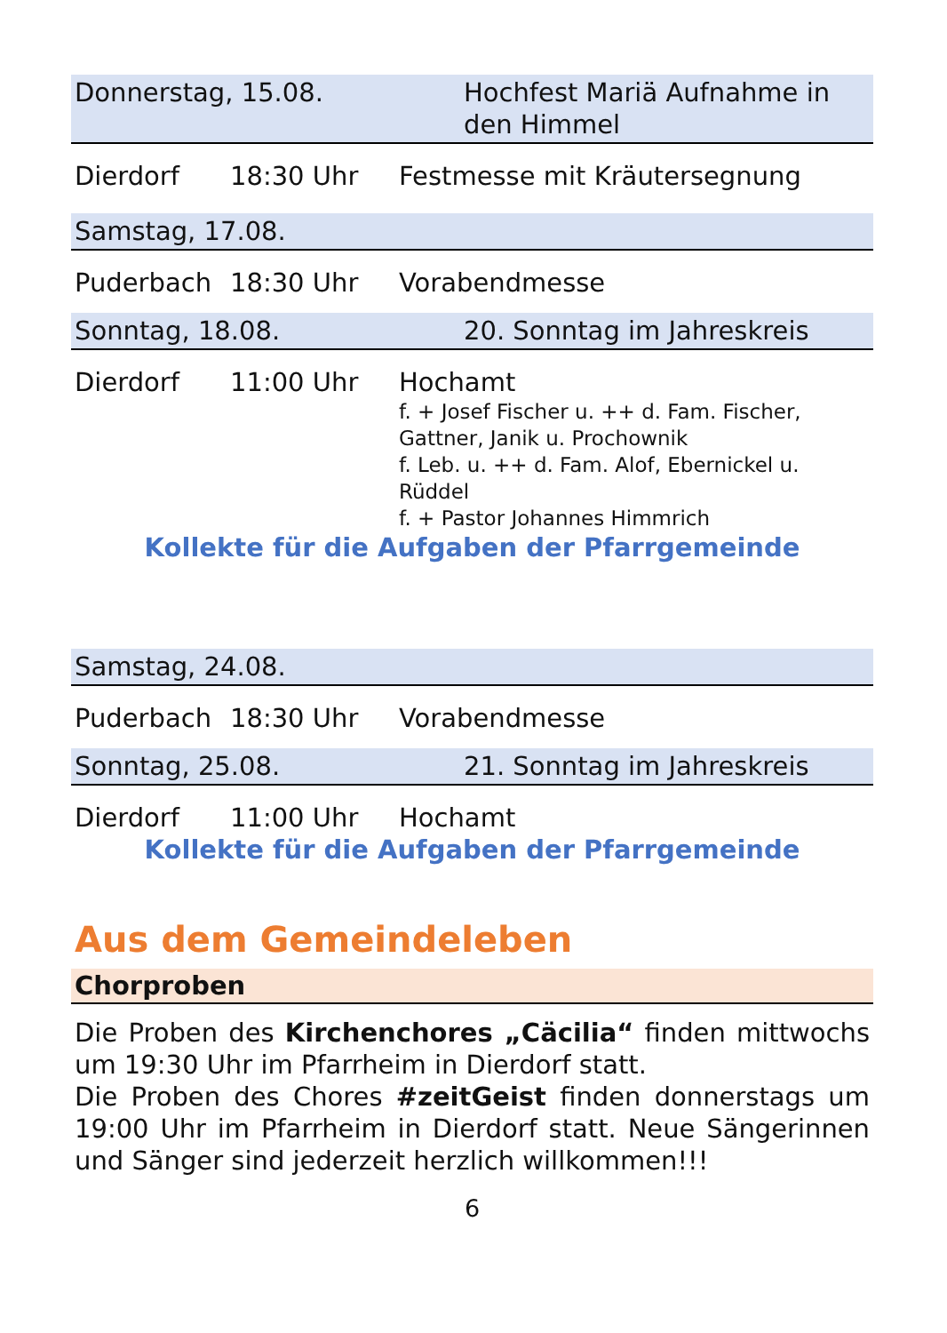Donnerstag, 15.08. Hochfest Mariä Aufnahme in den Himmel
Dierdorf 18:30 Uhr Festmesse mit Kräutersegnung
Samstag, 17.08.
Puderbach 18:30 Uhr Vorabendmesse
Sonntag, 18.08. 20. Sonntag im Jahreskreis
Dierdorf 11:00 Uhr Hochamt
f. + Josef Fischer u. ++ d. Fam. Fischer, Gattner, Janik u. Prochownik
f. Leb. u. ++ d. Fam. Alof, Ebernickel u. Rüddel
f. + Pastor Johannes Himmrich
Kollekte für die Aufgaben der Pfarrgemeinde
Samstag, 24.08.
Puderbach 18:30 Uhr Vorabendmesse
Sonntag, 25.08. 21. Sonntag im Jahreskreis
Dierdorf 11:00 Uhr Hochamt
Kollekte für die Aufgaben der Pfarrgemeinde
Aus dem Gemeindeleben
Chorproben
Die Proben des Kirchenchores „Cäcilia“ finden mittwochs um 19:30 Uhr im Pfarrheim in Dierdorf statt.
Die Proben des Chores #zeitGeist finden donnerstags um 19:00 Uhr im Pfarrheim in Dierdorf statt. Neue Sängerinnen und Sänger sind jederzeit herzlich willkommen!!!
6